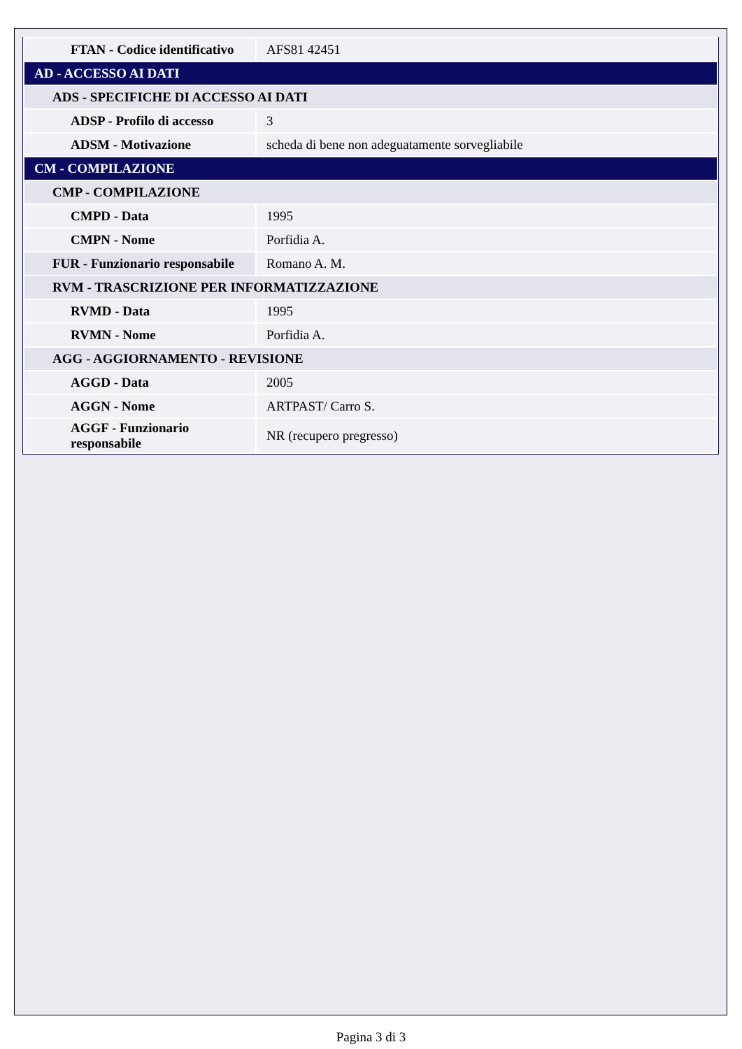| FTAN - Codice identificativo | AFS81 42451 |
| AD - ACCESSO AI DATI | |
| ADS - SPECIFICHE DI ACCESSO AI DATI | |
| ADSP - Profilo di accesso | 3 |
| ADSM - Motivazione | scheda di bene non adeguatamente sorvegliabile |
| CM - COMPILAZIONE | |
| CMP - COMPILAZIONE | |
| CMPD - Data | 1995 |
| CMPN - Nome | Porfidia A. |
| FUR - Funzionario responsabile | Romano A. M. |
| RVM - TRASCRIZIONE PER INFORMATIZZAZIONE | |
| RVMD - Data | 1995 |
| RVMN - Nome | Porfidia A. |
| AGG - AGGIORNAMENTO - REVISIONE | |
| AGGD - Data | 2005 |
| AGGN - Nome | ARTPAST/ Carro S. |
| AGGF - Funzionario responsabile | NR (recupero pregresso) |
Pagina 3 di 3